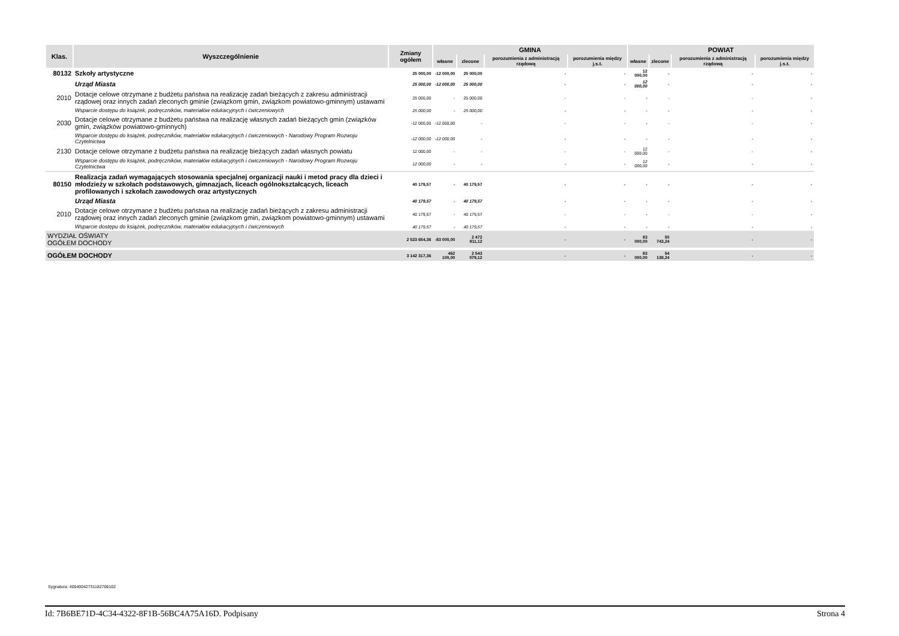| Klas. | Wyszczególnienie | Zmiany ogółem | GMINA | | | | POWIAT | | | |
| --- | --- | --- | --- | --- | --- | --- | --- | --- | --- | --- |
| | | | własne | zlecone | porozumienia z administracją rządową | porozumienia między j.s.t. | własne | zlecone | porozumienia z administracją rządową | porozumienia między j.s.t. |
| 80132 | Szkoły artystyczne | 25 000,00 | -12 000,00 | 25 000,00 | - | - | 12 000,00 | - | - | - |
| | Urząd Miasta | 25 000,00 | -12 000,00 | 25 000,00 | - | - | 12 000,00 | - | - | - |
| 2010 | Dotacje celowe otrzymane z budżetu państwa na realizację zadań bieżących z zakresu administracji rządowej oraz innych zadań zleconych gminie (związkom gmin, związkom powiatowo-gminnym) ustawami | 25 000,00 | - | 25 000,00 | - | - | - | - | - | - |
| | Wsparcie dostępu do książek, podręczników, materiałów edukacyjnych i ćwiczeniowych | 25 000,00 | - | 25 000,00 | - | - | - | - | - | - |
| 2030 | Dotacje celowe otrzymane z budżetu państwa na realizację własnych zadań bieżących gmin (związków gmin, związków powiatowo-gminnych) | -12 000,00 | -12 000,00 | - | - | - | - | - | - | - |
| | Wsparcie dostępu do książek, podręczników, materiałów edukacyjnych i ćwiczeniowych - Narodowy Program Rozwoju Czytelnictwa | -12 000,00 | -12 000,00 | - | - | - | - | - | - | - |
| 2130 | Dotacje celowe otrzymane z budżetu państwa na realizację bieżących zadań własnych powiatu | 12 000,00 | - | - | - | - | 12 000,00 | - | - | - |
| | Wsparcie dostępu do książek, podręczników, materiałów edukacyjnych i ćwiczeniowych - Narodowy Program Rozwoju Czytelnictwa | 12 000,00 | - | - | - | - | 12 000,00 | - | - | - |
| 80150 | Realizacja zadań wymagających stosowania specjalnej organizacji nauki i metod pracy dla dzieci i młodzieży w szkołach podstawowych, gimnazjach, liceach ogólnokształcących, liceach profilowanych i szkołach zawodowych oraz artystycznych | 40 179,57 | - | 40 179,57 | - | - | - | - | - | - |
| | Urząd Miasta | 40 179,57 | - | 40 179,57 | - | - | - | - | - | - |
| 2010 | Dotacje celowe otrzymane z budżetu państwa na realizację zadań bieżących z zakresu administracji rządowej oraz innych zadań zleconych gminie (związkom gmin, związkom powiatowo-gminnym) ustawami | 40 179,57 | - | 40 179,57 | - | - | - | - | - | - |
| | Wsparcie dostępu do książek, podręczników, materiałów edukacyjnych i ćwiczeniowych | 40 179,57 | - | 40 179,57 | - | - | - | - | - | - |
| WYDZIAŁ OŚWIATY OGÓŁEM DOCHODY | | 2 523 654,36 | -83 000,00 | 2 472 911,12 | - | - | 83 000,00 | 50 743,24 | - | - |
| OGÓŁEM DOCHODY | | 3 142 317,36 | 462 100,00 | 2 543 079,12 | - | - | 83 000,00 | 54 138,24 | - | - |
Sygnatura: 40040042731182706102
Id: 7B6BE71D-4C34-4322-8F1B-56BC4A75A16D. Podpisany Strona 4